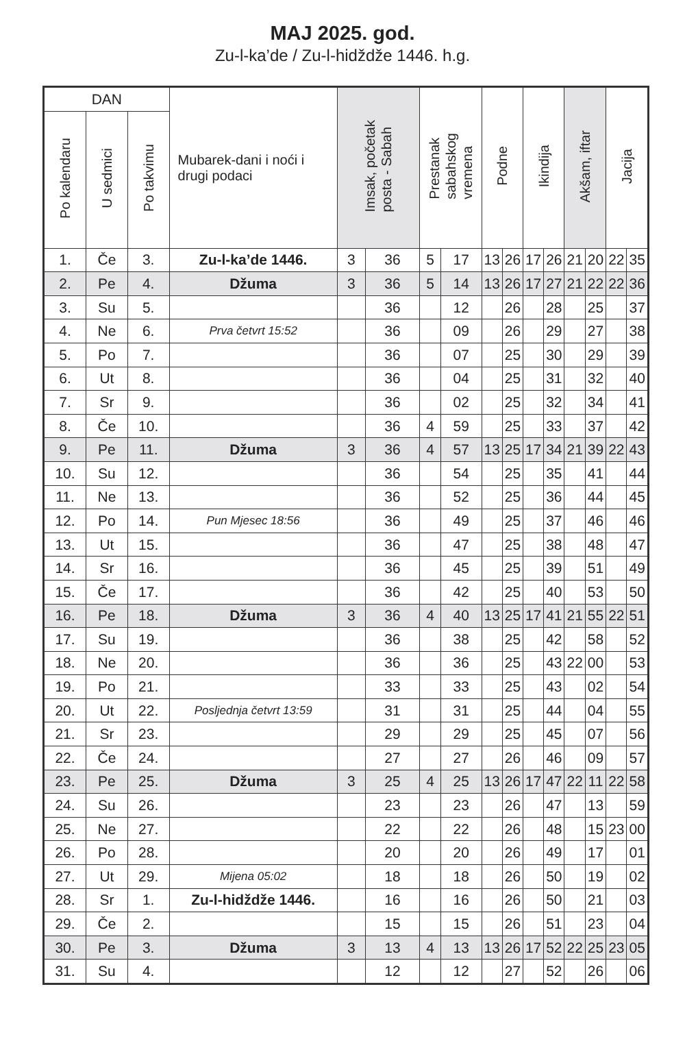MAJ 2025. god.
Zu-l-ka’de / Zu-l-hidždže 1446. h.g.
| DAN | | | Mubarek-dani i noći i drugi podaci | Imsak, početak posta - Sabah | | Prestanak sabahskog vremena | | Podne | | Ikindija | | Akšam, iftar | | Jacija | |
| --- | --- | --- | --- | --- | --- | --- | --- | --- | --- | --- | --- | --- | --- | --- | --- |
| Po kalendaru | U sedmici | Po takvimu | | | | | | | | | | | | | |
| 1. | Če | 3. | Zu-l-ka’de 1446. | 3 | 36 | 5 | 17 | 13 | 26 | 17 | 26 | 21 | 20 | 22 | 35 |
| 2. | Pe | 4. | Džuma | 3 | 36 | 5 | 14 | 13 | 26 | 17 | 27 | 21 | 22 | 22 | 36 |
| 3. | Su | 5. | | | 36 | | 12 | | 26 | | 28 | | 25 | | 37 |
| 4. | Ne | 6. | Prva četvrt 15:52 | | 36 | | 09 | | 26 | | 29 | | 27 | | 38 |
| 5. | Po | 7. | | | 36 | | 07 | | 25 | | 30 | | 29 | | 39 |
| 6. | Ut | 8. | | | 36 | | 04 | | 25 | | 31 | | 32 | | 40 |
| 7. | Sr | 9. | | | 36 | | 02 | | 25 | | 32 | | 34 | | 41 |
| 8. | Če | 10. | | | 36 | 4 | 59 | | 25 | | 33 | | 37 | | 42 |
| 9. | Pe | 11. | Džuma | 3 | 36 | 4 | 57 | 13 | 25 | 17 | 34 | 21 | 39 | 22 | 43 |
| 10. | Su | 12. | | | 36 | | 54 | | 25 | | 35 | | 41 | | 44 |
| 11. | Ne | 13. | | | 36 | | 52 | | 25 | | 36 | | 44 | | 45 |
| 12. | Po | 14. | Pun Mjesec 18:56 | | 36 | | 49 | | 25 | | 37 | | 46 | | 46 |
| 13. | Ut | 15. | | | 36 | | 47 | | 25 | | 38 | | 48 | | 47 |
| 14. | Sr | 16. | | | 36 | | 45 | | 25 | | 39 | | 51 | | 49 |
| 15. | Če | 17. | | | 36 | | 42 | | 25 | | 40 | | 53 | | 50 |
| 16. | Pe | 18. | Džuma | 3 | 36 | 4 | 40 | 13 | 25 | 17 | 41 | 21 | 55 | 22 | 51 |
| 17. | Su | 19. | | | 36 | | 38 | | 25 | | 42 | | 58 | | 52 |
| 18. | Ne | 20. | | | 36 | | 36 | | 25 | | 43 | 22 | 00 | | 53 |
| 19. | Po | 21. | | | 33 | | 33 | | 25 | | 43 | | 02 | | 54 |
| 20. | Ut | 22. | Posljednja četvrt 13:59 | | 31 | | 31 | | 25 | | 44 | | 04 | | 55 |
| 21. | Sr | 23. | | | 29 | | 29 | | 25 | | 45 | | 07 | | 56 |
| 22. | Če | 24. | | | 27 | | 27 | | 26 | | 46 | | 09 | | 57 |
| 23. | Pe | 25. | Džuma | 3 | 25 | 4 | 25 | 13 | 26 | 17 | 47 | 22 | 11 | 22 | 58 |
| 24. | Su | 26. | | | 23 | | 23 | | 26 | | 47 | | 13 | | 59 |
| 25. | Ne | 27. | | | 22 | | 22 | | 26 | | 48 | | 15 | 23 | 00 |
| 26. | Po | 28. | | | 20 | | 20 | | 26 | | 49 | | 17 | | 01 |
| 27. | Ut | 29. | Mijena 05:02 | | 18 | | 18 | | 26 | | 50 | | 19 | | 02 |
| 28. | Sr | 1. | Zu-l-hidždže 1446. | | 16 | | 16 | | 26 | | 50 | | 21 | | 03 |
| 29. | Če | 2. | | | 15 | | 15 | | 26 | | 51 | | 23 | | 04 |
| 30. | Pe | 3. | Džuma | 3 | 13 | 4 | 13 | 13 | 26 | 17 | 52 | 22 | 25 | 23 | 05 |
| 31. | Su | 4. | | | 12 | | 12 | | 27 | | 52 | | 26 | | 06 |